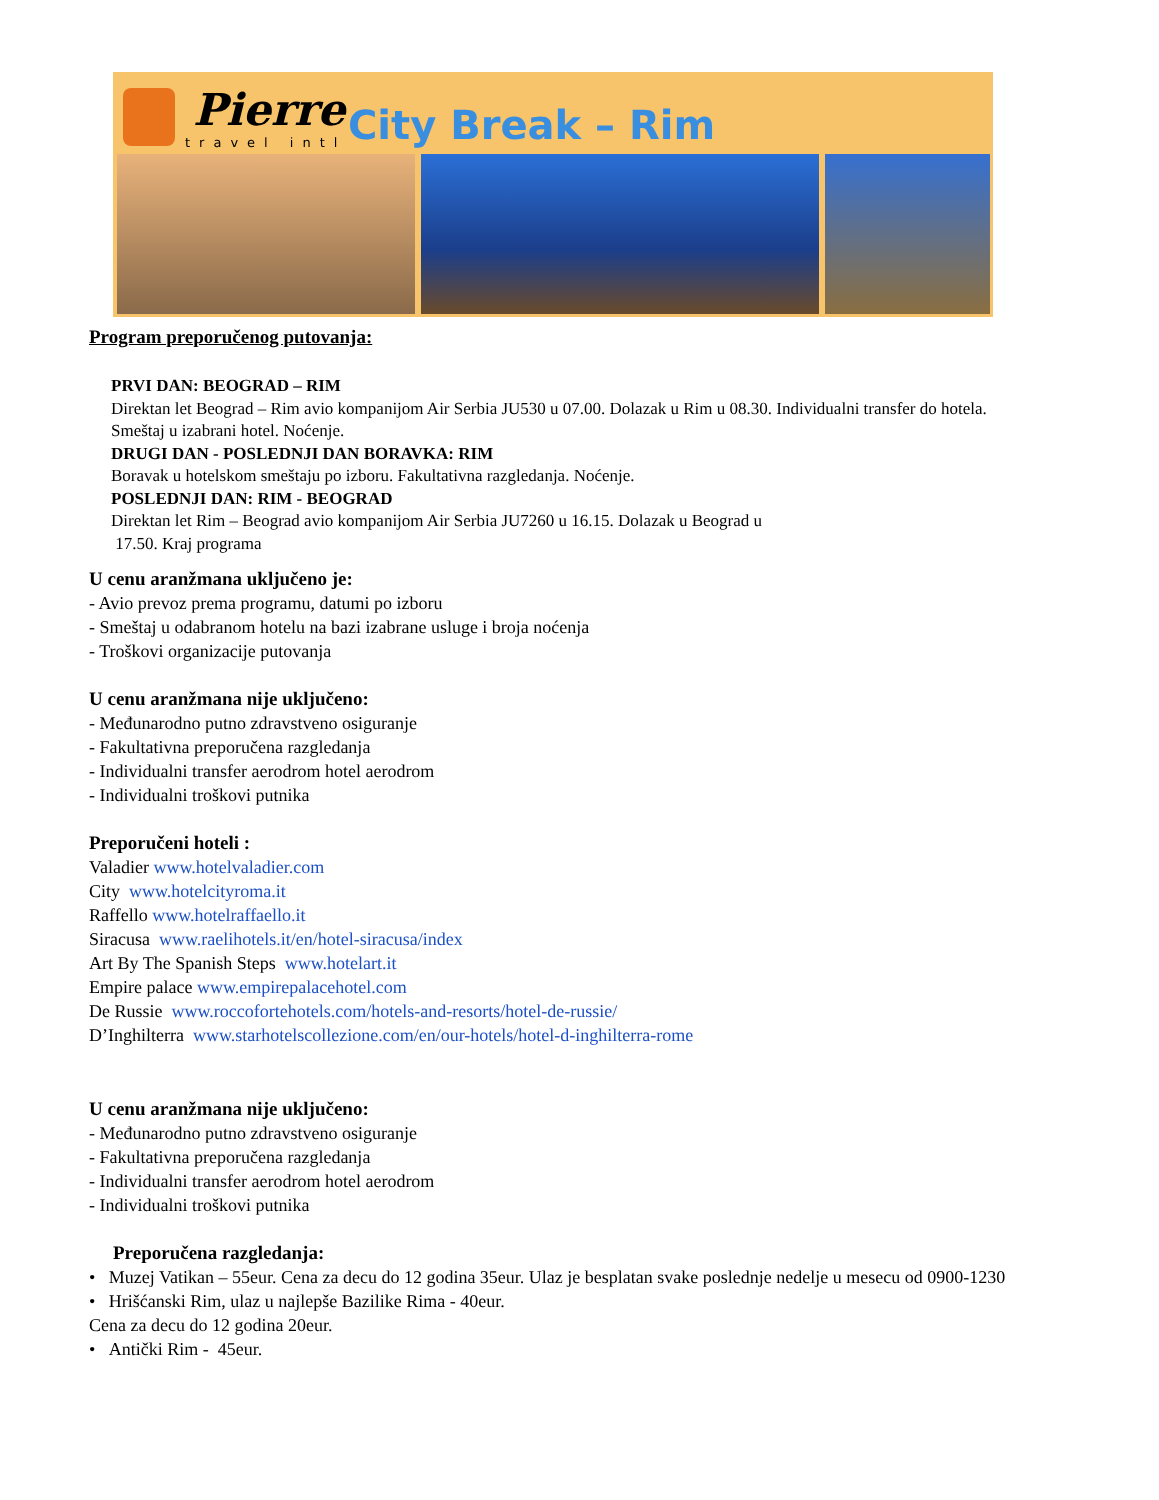Pierre
travel intl
City Break – Rim
Program preporučenog putovanja:
PRVI DAN: BEOGRAD – RIM
Direktan let Beograd – Rim avio kompanijom Air Serbia JU530 u 07.00. Dolazak u Rim u 08.30. Individualni transfer do hotela. Smeštaj u izabrani hotel. Noćenje.
DRUGI DAN - POSLEDNJI DAN BORAVKA: RIM
Boravak u hotelskom smeštaju po izboru. Fakultativna razgledanja. Noćenje.
POSLEDNJI DAN: RIM - BEOGRAD
Direktan let Rim – Beograd avio kompanijom Air Serbia JU7260 u 16.15. Dolazak u Beograd u
17.50. Kraj programa
U cenu aranžmana uključeno je:
- Avio prevoz prema programu, datumi po izboru
- Smeštaj u odabranom hotelu na bazi izabrane usluge i broja noćenja
- Troškovi organizacije putovanja
U cenu aranžmana nije uključeno:
- Međunarodno putno zdravstveno osiguranje
- Fakultativna preporučena razgledanja
- Individualni transfer aerodrom hotel aerodrom
- Individualni troškovi putnika
Preporučeni hoteli :
Valadier www.hotelvaladier.com
City www.hotelcityroma.it
Raffello www.hotelraffaello.it
Siracusa www.raelihotels.it/en/hotel-siracusa/index
Art By The Spanish Steps www.hotelart.it
Empire palace www.empirepalacehotel.com
De Russie www.roccofortehotels.com/hotels-and-resorts/hotel-de-russie/
D’Inghilterra www.starhotelscollezione.com/en/our-hotels/hotel-d-inghilterra-rome
U cenu aranžmana nije uključeno:
- Međunarodno putno zdravstveno osiguranje
- Fakultativna preporučena razgledanja
- Individualni transfer aerodrom hotel aerodrom
- Individualni troškovi putnika
Preporučena razgledanja:
• Muzej Vatikan – 55eur. Cena za decu do 12 godina 35eur. Ulaz je besplatan svake poslednje nedelje u mesecu od 0900-1230
• Hrišćanski Rim, ulaz u najlepše Bazilike Rima - 40eur.
Cena za decu do 12 godina 20eur.
• Antički Rim - 45eur.